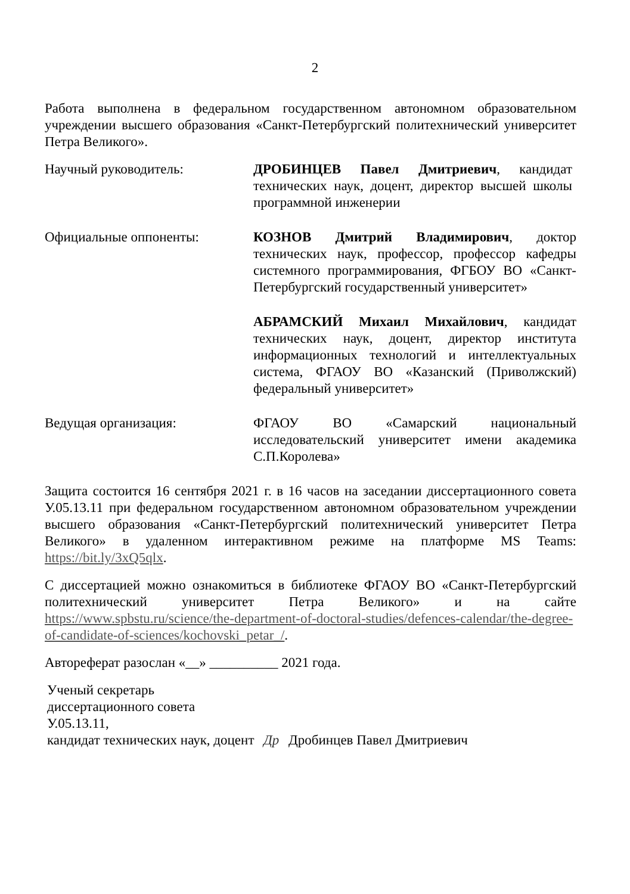2
Работа выполнена в федеральном государственном автономном образовательном учреждении высшего образования «Санкт-Петербургский политехнический университет Петра Великого».
Научный руководитель: ДРОБИНЦЕВ Павел Дмитриевич, кандидат технических наук, доцент, директор высшей школы программной инженерии
Официальные оппоненты: КОЗНОВ Дмитрий Владимирович, доктор технических наук, профессор, профессор кафедры системного программирования, ФГБОУ ВО «Санкт-Петербургский государственный университет»
АБРАМСКИЙ Михаил Михайлович, кандидат технических наук, доцент, директор института информационных технологий и интеллектуальных система, ФГАОУ ВО «Казанский (Приволжский) федеральный университет»
Ведущая организация: ФГАОУ ВО «Самарский национальный исследовательский университет имени академика С.П.Королева»
Защита состоится 16 сентября 2021 г. в 16 часов на заседании диссертационного совета У.05.13.11 при федеральном государственном автономном образовательном учреждении высшего образования «Санкт-Петербургский политехнический университет Петра Великого» в удаленном интерактивном режиме на платформе MS Teams: https://bit.ly/3xQ5qlx.
С диссертацией можно ознакомиться в библиотеке ФГАОУ ВО «Санкт-Петербургский политехнический университет Петра Великого» и на сайте https://www.spbstu.ru/science/the-department-of-doctoral-studies/defences-calendar/the-degree-of-candidate-of-sciences/kochovski_petar_/.
Автореферат разослан «__» __________ 2021 года.
Ученый секретарь
диссертационного совета
У.05.13.11,
кандидат технических наук, доцент Др Дробинцев Павел Дмитриевич